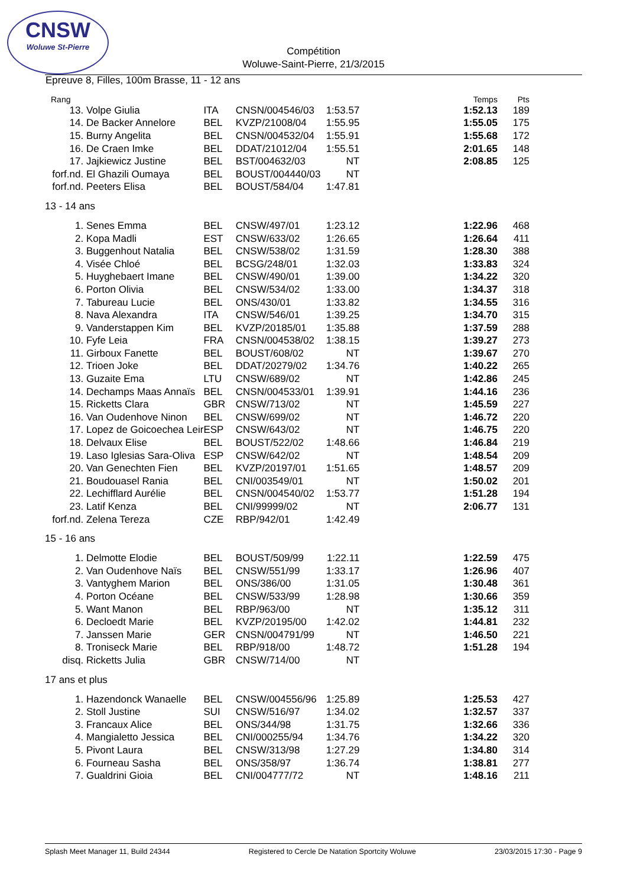CNSW
Woluwe St-Pierre
Compétition
Woluwe-Saint-Pierre, 21/3/2015
Epreuve 8, Filles, 100m Brasse, 11 - 12 ans
| Rang | | | | | | Temps | Pts |
| --- | --- | --- | --- | --- | --- | --- | --- |
| 13. | Volpe Giulia | ITA | CNSN/004546/03 | 1:53.57 | | 1:52.13 | 189 |
| 14. | De Backer Annelore | BEL | KVZP/21008/04 | 1:55.95 | | 1:55.05 | 175 |
| 15. | Burny Angelita | BEL | CNSN/004532/04 | 1:55.91 | | 1:55.68 | 172 |
| 16. | De Craen Imke | BEL | DDAT/21012/04 | 1:55.51 | | 2:01.65 | 148 |
| 17. | Jajkiewicz Justine | BEL | BST/004632/03 | NT | | 2:08.85 | 125 |
| forf.nd. | El Ghazili Oumaya | BEL | BOUST/004440/03 | NT | | | |
| forf.nd. | Peeters Elisa | BEL | BOUST/584/04 | 1:47.81 | | | |
| 13 - 14 ans | | | | | | | |
| 1. | Senes Emma | BEL | CNSW/497/01 | 1:23.12 | | 1:22.96 | 468 |
| 2. | Kopa Madli | EST | CNSW/633/02 | 1:26.65 | | 1:26.64 | 411 |
| 3. | Buggenhout Natalia | BEL | CNSW/538/02 | 1:31.59 | | 1:28.30 | 388 |
| 4. | Visée Chloé | BEL | BCSG/248/01 | 1:32.03 | | 1:33.83 | 324 |
| 5. | Huyghebaert Imane | BEL | CNSW/490/01 | 1:39.00 | | 1:34.22 | 320 |
| 6. | Porton Olivia | BEL | CNSW/534/02 | 1:33.00 | | 1:34.37 | 318 |
| 7. | Tabureau Lucie | BEL | ONS/430/01 | 1:33.82 | | 1:34.55 | 316 |
| 8. | Nava Alexandra | ITA | CNSW/546/01 | 1:39.25 | | 1:34.70 | 315 |
| 9. | Vanderstappen Kim | BEL | KVZP/20185/01 | 1:35.88 | | 1:37.59 | 288 |
| 10. | Fyfe Leia | FRA | CNSN/004538/02 | 1:38.15 | | 1:39.27 | 273 |
| 11. | Girboux Fanette | BEL | BOUST/608/02 | NT | | 1:39.67 | 270 |
| 12. | Trioen Joke | BEL | DDAT/20279/02 | 1:34.76 | | 1:40.22 | 265 |
| 13. | Guzaite Ema | LTU | CNSW/689/02 | NT | | 1:42.86 | 245 |
| 14. | Dechamps Maas Annaïs | BEL | CNSN/004533/01 | 1:39.91 | | 1:44.16 | 236 |
| 15. | Ricketts Clara | GBR | CNSW/713/02 | NT | | 1:45.59 | 227 |
| 16. | Van Oudenhove Ninon | BEL | CNSW/699/02 | NT | | 1:46.72 | 220 |
| 17. | Lopez de Goicoechea Leir | ESP | CNSW/643/02 | NT | | 1:46.75 | 220 |
| 18. | Delvaux Elise | BEL | BOUST/522/02 | 1:48.66 | | 1:46.84 | 219 |
| 19. | Laso Iglesias Sara-Oliva | ESP | CNSW/642/02 | NT | | 1:48.54 | 209 |
| 20. | Van Genechten Fien | BEL | KVZP/20197/01 | 1:51.65 | | 1:48.57 | 209 |
| 21. | Boudouasel Rania | BEL | CNI/003549/01 | NT | | 1:50.02 | 201 |
| 22. | Lechifflard Aurélie | BEL | CNSN/004540/02 | 1:53.77 | | 1:51.28 | 194 |
| 23. | Latif Kenza | BEL | CNI/99999/02 | NT | | 2:06.77 | 131 |
| forf.nd. | Zelena Tereza | CZE | RBP/942/01 | 1:42.49 | | | |
| 15 - 16 ans | | | | | | | |
| 1. | Delmotte Elodie | BEL | BOUST/509/99 | 1:22.11 | | 1:22.59 | 475 |
| 2. | Van Oudenhove Naïs | BEL | CNSW/551/99 | 1:33.17 | | 1:26.96 | 407 |
| 3. | Vantyghem Marion | BEL | ONS/386/00 | 1:31.05 | | 1:30.48 | 361 |
| 4. | Porton Océane | BEL | CNSW/533/99 | 1:28.98 | | 1:30.66 | 359 |
| 5. | Want Manon | BEL | RBP/963/00 | NT | | 1:35.12 | 311 |
| 6. | Decloedt Marie | BEL | KVZP/20195/00 | 1:42.02 | | 1:44.81 | 232 |
| 7. | Janssen Marie | GER | CNSN/004791/99 | NT | | 1:46.50 | 221 |
| 8. | Troniseck Marie | BEL | RBP/918/00 | 1:48.72 | | 1:51.28 | 194 |
| disq. | Ricketts Julia | GBR | CNSW/714/00 | NT | | | |
| 17 ans et plus | | | | | | | |
| 1. | Hazendonck Wanaelle | BEL | CNSW/004556/96 | 1:25.89 | | 1:25.53 | 427 |
| 2. | Stoll Justine | SUI | CNSW/516/97 | 1:34.02 | | 1:32.57 | 337 |
| 3. | Francaux Alice | BEL | ONS/344/98 | 1:31.75 | | 1:32.66 | 336 |
| 4. | Mangialetto Jessica | BEL | CNI/000255/94 | 1:34.76 | | 1:34.22 | 320 |
| 5. | Pivont Laura | BEL | CNSW/313/98 | 1:27.29 | | 1:34.80 | 314 |
| 6. | Fourneau Sasha | BEL | ONS/358/97 | 1:36.74 | | 1:38.81 | 277 |
| 7. | Gualdrini Gioia | BEL | CNI/004777/72 | NT | | 1:48.16 | 211 |
Splash Meet Manager 11, Build 24344 Registered to Cercle De Natation Sportcity Woluwe 23/03/2015 17:30 - Page 9